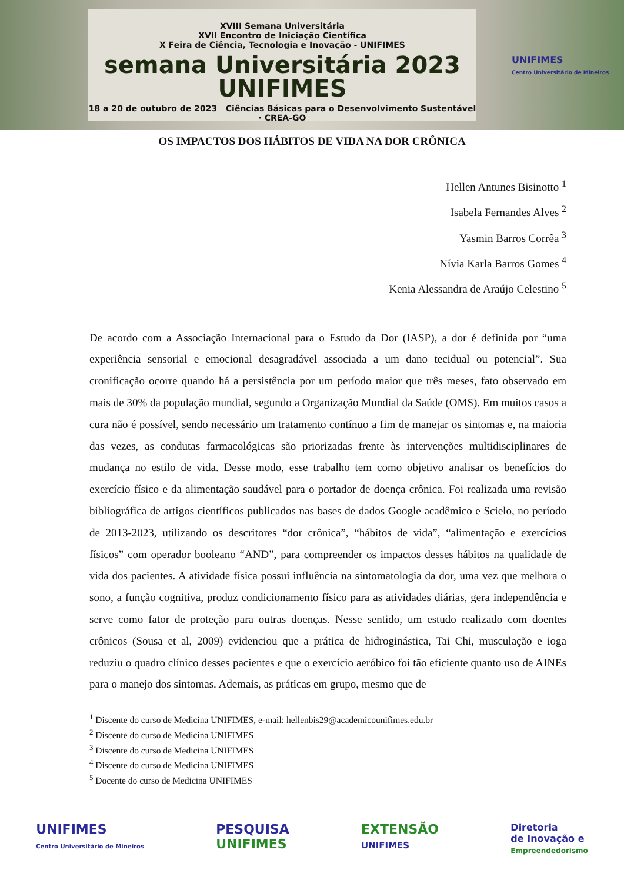XVIII Semana Universitária
XVII Encontro de Iniciação Científica
X Feira de Ciência, Tecnologia e Inovação - UNIFIMES
semana Universitária 2023 UNIFIMES
18 a 20 de outubro de 2023 Ciências Básicas para o Desenvolvimento Sustentável · CREA-GO
UNIFIMES
Centro Universitário de Mineiros
OS IMPACTOS DOS HÁBITOS DE VIDA NA DOR CRÔNICA
Hellen Antunes Bisinotto <sup>1</sup>
Isabela Fernandes Alves <sup>2</sup>
Yasmin Barros Corrêa <sup>3</sup>
Nívia Karla Barros Gomes <sup>4</sup>
Kenia Alessandra de Araújo Celestino <sup>5</sup>
De acordo com a Associação Internacional para o Estudo da Dor (IASP), a dor é definida por “uma experiência sensorial e emocional desagradável associada a um dano tecidual ou potencial”. Sua cronificação ocorre quando há a persistência por um período maior que três meses, fato observado em mais de 30% da população mundial, segundo a Organização Mundial da Saúde (OMS). Em muitos casos a cura não é possível, sendo necessário um tratamento contínuo a fim de manejar os sintomas e, na maioria das vezes, as condutas farmacológicas são priorizadas frente às intervenções multidisciplinares de mudança no estilo de vida. Desse modo, esse trabalho tem como objetivo analisar os benefícios do exercício físico e da alimentação saudável para o portador de doença crônica. Foi realizada uma revisão bibliográfica de artigos científicos publicados nas bases de dados Google acadêmico e Scielo, no período de 2013-2023, utilizando os descritores “dor crônica”, “hábitos de vida”, “alimentação e exercícios físicos” com operador booleano “AND”, para compreender os impactos desses hábitos na qualidade de vida dos pacientes. A atividade física possui influência na sintomatologia da dor, uma vez que melhora o sono, a função cognitiva, produz condicionamento físico para as atividades diárias, gera independência e serve como fator de proteção para outras doenças. Nesse sentido, um estudo realizado com doentes crônicos (Sousa et al, 2009) evidenciou que a prática de hidroginástica, Tai Chi, musculação e ioga reduziu o quadro clínico desses pacientes e que o exercício aeróbico foi tão eficiente quanto uso de AINEs para o manejo dos sintomas. Ademais, as práticas em grupo, mesmo que de
<sup>1</sup> Discente do curso de Medicina UNIFIMES, e-mail: hellenbis29@academicounifimes.edu.br
<sup>2</sup> Discente do curso de Medicina UNIFIMES
<sup>3</sup> Discente do curso de Medicina UNIFIMES
<sup>4</sup> Discente do curso de Medicina UNIFIMES
<sup>5</sup> Docente do curso de Medicina UNIFIMES
UNIFIMES
Centro Universitário de Mineiros
PESQUISA
UNIFIMES
EXTENSÃO
UNIFIMES
Diretoria
de Inovação e
Empreendedorismo